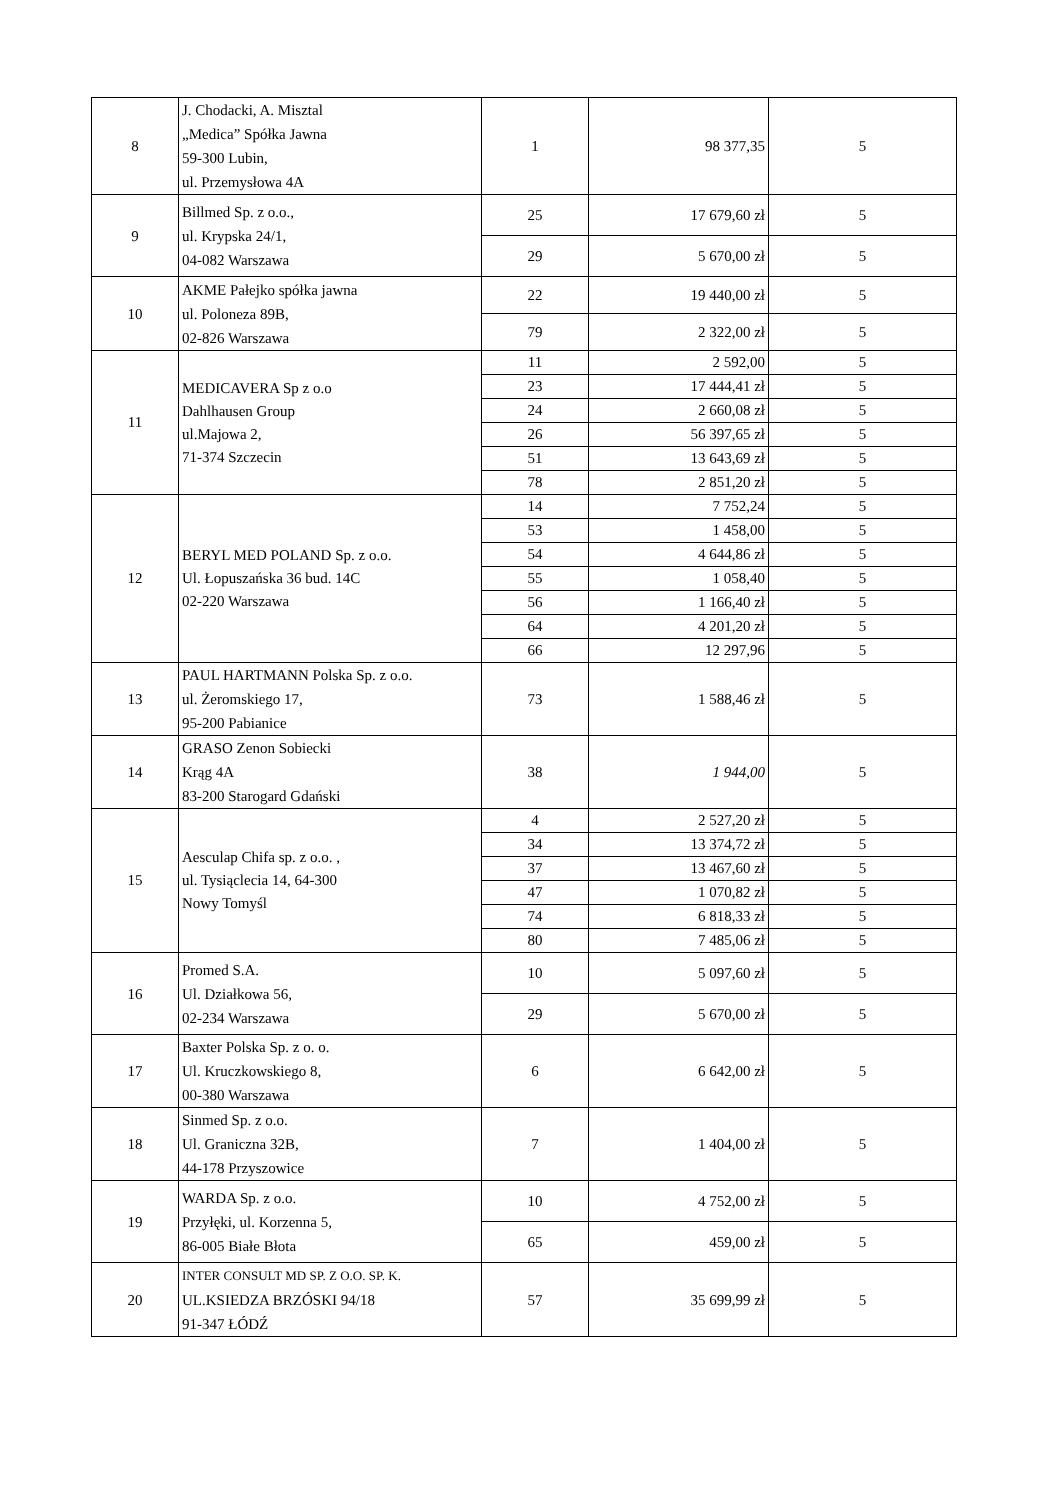| 8 | J. Chodacki, A. Misztal „Medica” Spółka Jawna 59-300 Lubin, ul. Przemysłowa 4A | 1 | 98 377,35 | 5 |
| 9 | Billmed Sp. z o.o., ul. Krypska 24/1, 04-082 Warszawa | 25 | 17 679,60 zł | 5 |
| | | 29 | 5 670,00 zł | 5 |
| 10 | AKME Pałejko spółka jawna ul. Poloneza 89B, 02-826 Warszawa | 22 | 19 440,00 zł | 5 |
| | | 79 | 2 322,00 zł | 5 |
| 11 | MEDICAVERA Sp z o.o Dahlhausen Group ul.Majowa 2, 71-374 Szczecin | 11 | 2 592,00 | 5 |
| | | 23 | 17 444,41 zł | 5 |
| | | 24 | 2 660,08 zł | 5 |
| | | 26 | 56 397,65 zł | 5 |
| | | 51 | 13 643,69 zł | 5 |
| | | 78 | 2 851,20 zł | 5 |
| 12 | BERYL MED POLAND Sp. z o.o. Ul. Łopuszańska 36 bud. 14C 02-220 Warszawa | 14 | 7 752,24 | 5 |
| | | 53 | 1 458,00 | 5 |
| | | 54 | 4 644,86 zł | 5 |
| | | 55 | 1 058,40 | 5 |
| | | 56 | 1 166,40 zł | 5 |
| | | 64 | 4 201,20 zł | 5 |
| | | 66 | 12 297,96 | 5 |
| 13 | PAUL HARTMANN Polska Sp. z o.o. ul. Żeromskiego 17, 95-200 Pabianice | 73 | 1 588,46 zł | 5 |
| 14 | GRASO Zenon Sobiecki Krąg 4A 83-200 Starogard Gdański | 38 | 1 944,00 | 5 |
| 15 | Aesculap Chifa sp. z o.o. , ul. Tysiąclecia 14, 64-300 Nowy Tomyśl | 4 | 2 527,20 zł | 5 |
| | | 34 | 13 374,72 zł | 5 |
| | | 37 | 13 467,60 zł | 5 |
| | | 47 | 1 070,82 zł | 5 |
| | | 74 | 6 818,33 zł | 5 |
| | | 80 | 7 485,06 zł | 5 |
| 16 | Promed S.A. Ul. Działkowa 56, 02-234 Warszawa | 10 | 5 097,60 zł | 5 |
| | | 29 | 5 670,00 zł | 5 |
| 17 | Baxter Polska Sp. z o. o. Ul. Kruczkowskiego 8, 00-380 Warszawa | 6 | 6 642,00 zł | 5 |
| 18 | Sinmed Sp. z o.o. Ul. Graniczna 32B, 44-178 Przyszowice | 7 | 1 404,00 zł | 5 |
| 19 | WARDA Sp. z o.o. Przyłęki, ul. Korzenna 5, 86-005 Białe Błota | 10 | 4 752,00 zł | 5 |
| | | 65 | 459,00 zł | 5 |
| 20 | INTER CONSULT MD SP. Z O.O. SP. K. UL.KSIEDZA BRZÓSKI 94/18 91-347 ŁÓDŹ | 57 | 35 699,99 zł | 5 |